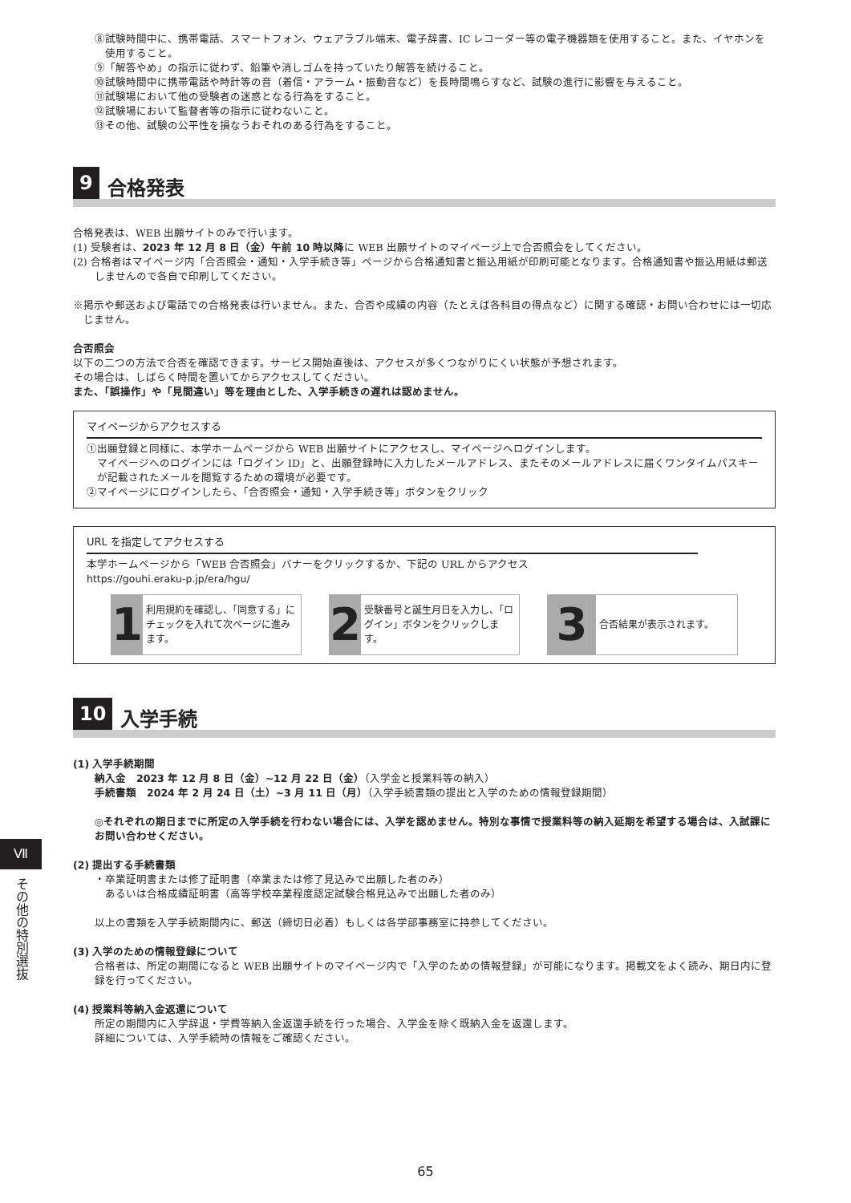⑧試験時間中に、携帯電話、スマートフォン、ウェアラブル端末、電子辞書、IC レコーダー等の電子機器類を使用すること。また、イヤホンを使用すること。
⑨「解答やめ」の指示に従わず、鉛筆や消しゴムを持っていたり解答を続けること。
⑩試験時間中に携帯電話や時計等の音（着信・アラーム・振動音など）を長時間鳴らすなど、試験の進行に影響を与えること。
⑪試験場において他の受験者の迷惑となる行為をすること。
⑫試験場において監督者等の指示に従わないこと。
⑬その他、試験の公平性を損なうおそれのある行為をすること。
9 合格発表
合格発表は、WEB 出願サイトのみで行います。
(1) 受験者は、2023 年 12 月 8 日（金）午前 10 時以降に WEB 出願サイトのマイページ上で合否照会をしてください。
(2) 合格者はマイページ内「合否照会・通知・入学手続き等」ページから合格通知書と振込用紙が印刷可能となります。合格通知書や振込用紙は郵送しませんので各自で印刷してください。
※掲示や郵送および電話での合格発表は行いません。また、合否や成績の内容（たとえば各科目の得点など）に関する確認・お問い合わせには一切応じません。
合否照会
以下の二つの方法で合否を確認できます。サービス開始直後は、アクセスが多くつながりにくい状態が予想されます。
その場合は、しばらく時間を置いてからアクセスしてください。
また、「誤操作」や「見間違い」等を理由とした、入学手続きの遅れは認めません。
マイページからアクセスする
①出願登録と同様に、本学ホームページから WEB 出願サイトにアクセスし、マイページへログインします。
マイページへのログインには「ログイン ID」と、出願登録時に入力したメールアドレス、またそのメールアドレスに届くワンタイムパスキーが記載されたメールを閲覧するための環境が必要です。
②マイページにログインしたら、「合否照会・通知・入学手続き等」ボタンをクリック
URL を指定してアクセスする
本学ホームページから「WEB 合否照会」バナーをクリックするか、下記の URL からアクセス
https://gouhi.eraku-p.jp/era/hgu/
1
利用規約を確認し、「同意する」にチェックを入れて次ページに進みます。
2
受験番号と誕生月日を入力し、「ログイン」ボタンをクリックします。
3
合否結果が表示されます。
10 入学手続
(1) 入学手続期間
納入金　2023 年 12 月 8 日（金）~12 月 22 日（金）（入学金と授業料等の納入）
手続書類　2024 年 2 月 24 日（土）~3 月 11 日（月）（入学手続書類の提出と入学のための情報登録期間）
◎それぞれの期日までに所定の入学手続を行わない場合には、入学を認めません。特別な事情で授業料等の納入延期を希望する場合は、入試課にお問い合わせください。
(2) 提出する手続書類
・卒業証明書または修了証明書（卒業または修了見込みで出願した者のみ）
　あるいは合格成績証明書（高等学校卒業程度認定試験合格見込みで出願した者のみ）
以上の書類を入学手続期間内に、郵送（締切日必着）もしくは各学部事務室に持参してください。
(3) 入学のための情報登録について
合格者は、所定の期間になると WEB 出願サイトのマイページ内で「入学のための情報登録」が可能になります。掲載文をよく読み、期日内に登録を行ってください。
(4) 授業料等納入金返還について
所定の期間内に入学辞退・学費等納入金返還手続を行った場合、入学金を除く既納入金を返還します。
詳細については、入学手続時の情報をご確認ください。
Ⅶ
その他の特別選抜
65